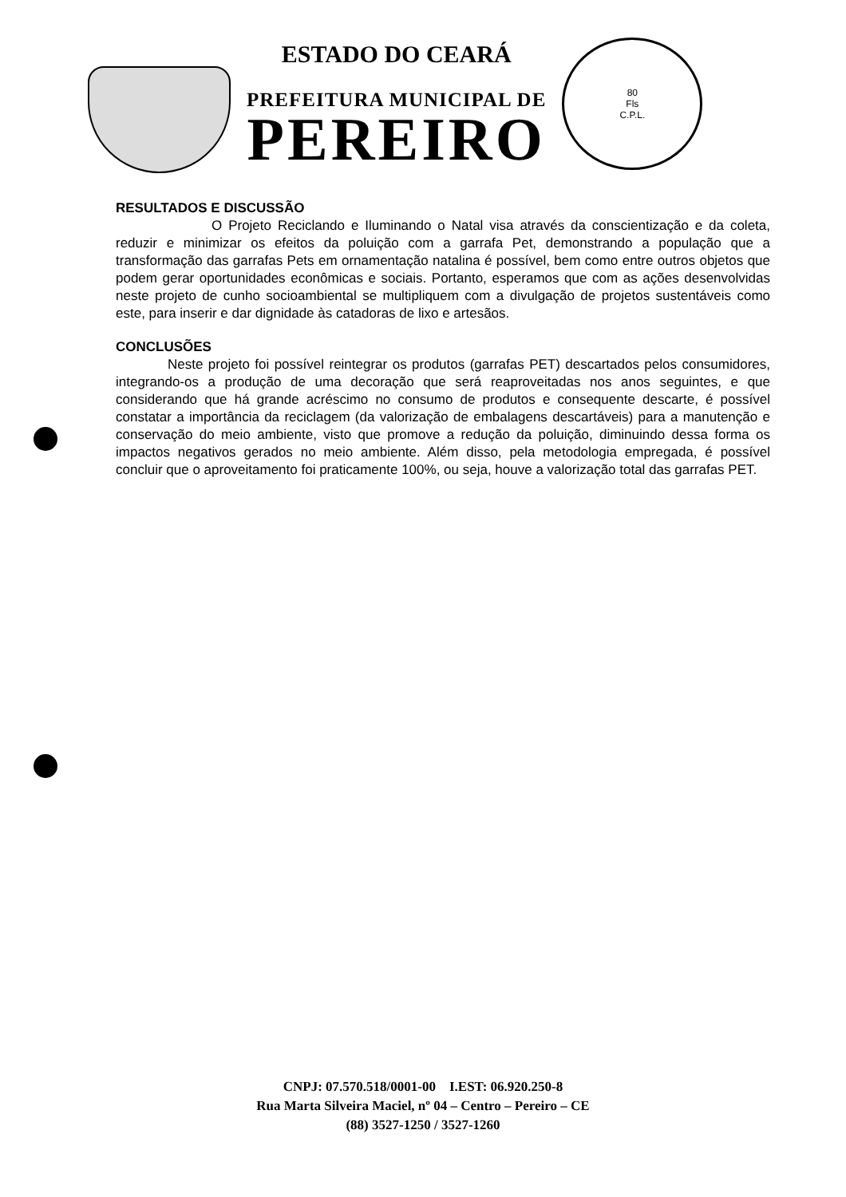ESTADO DO CEARÁ
PREFEITURA MUNICIPAL DE
PEREIRO
80
Fls
C.P.L.
RESULTADOS E DISCUSSÃO
O Projeto Reciclando e Iluminando o Natal visa através da conscientização e da coleta, reduzir e minimizar os efeitos da poluição com a garrafa Pet, demonstrando a população que a transformação das garrafas Pets em ornamentação natalina é possível, bem como entre outros objetos que podem gerar oportunidades econômicas e sociais. Portanto, esperamos que com as ações desenvolvidas neste projeto de cunho socioambiental se multipliquem com a divulgação de projetos sustentáveis como este, para inserir e dar dignidade às catadoras de lixo e artesãos.
CONCLUSÕES
Neste projeto foi possível reintegrar os produtos (garrafas PET) descartados pelos consumidores, integrando-os a produção de uma decoração que será reaproveitadas nos anos seguintes, e que considerando que há grande acréscimo no consumo de produtos e consequente descarte, é possível constatar a importância da reciclagem (da valorização de embalagens descartáveis) para a manutenção e conservação do meio ambiente, visto que promove a redução da poluição, diminuindo dessa forma os impactos negativos gerados no meio ambiente. Além disso, pela metodologia empregada, é possível concluir que o aproveitamento foi praticamente 100%, ou seja, houve a valorização total das garrafas PET.
CNPJ: 07.570.518/0001-00 I.EST: 06.920.250-8
Rua Marta Silveira Maciel, nº 04 – Centro – Pereiro – CE
(88) 3527-1250 / 3527-1260